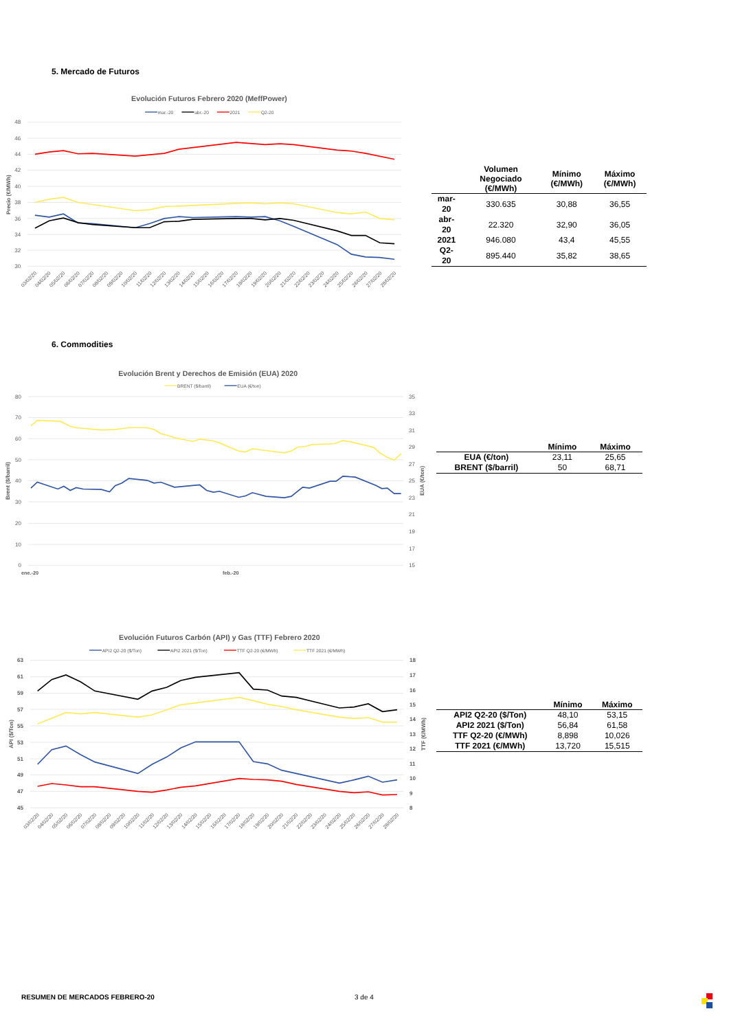5. Mercado de Futuros
Evolución Futuros Febrero 2020 (MeffPower)
mar.-20
abr.-20
2021
Q2-20
48
46
44
42
40
38
36
34
32
30
Precio (€/MWh)
03/02/20
04/02/20
05/02/20
06/02/20
07/02/20
08/02/20
09/02/20
10/02/20
11/02/20
12/02/20
13/02/20
14/02/20
15/02/20
16/02/20
17/02/20
18/02/20
19/02/20
20/02/20
21/02/20
22/02/20
23/02/20
24/02/20
25/02/20
26/02/20
27/02/20
28/02/20
| | Volumen Negociado (€/MWh) | Mínimo (€/MWh) | Máximo (€/MWh) |
| --- | --- | --- | --- |
| mar-20 | 330.635 | 30,88 | 36,55 |
| abr-20 | 22.320 | 32,90 | 36,05 |
| 2021 | 946.080 | 43,4 | 45,55 |
| Q2-20 | 895.440 | 35,82 | 38,65 |
6. Commodities
Evolución Brent y Derechos de Emisión (EUA) 2020
BRENT ($/barril)
EUA (€/ton)
80
70
60
50
40
30
20
10
0
35
33
31
29
27
25
23
21
19
17
15
Brent ($/barril)
EUA (€/ton)
ene.-20
feb.-20
| | Mínimo | Máximo |
| --- | --- | --- |
| EUA (€/ton) | 23,11 | 25,65 |
| BRENT ($/barril) | 50 | 68,71 |
Evolución Futuros Carbón (API) y Gas (TTF) Febrero 2020
API2 Q2-20 ($/Ton)
API2 2021 ($/Ton)
TTF Q2-20 (€/MWh)
TTF 2021 (€/MWh)
63
61
59
57
55
53
51
49
47
45
18
17
16
15
14
13
12
11
10
9
8
API ($/Ton)
TTF (€/MWh)
03/02/20
04/02/20
05/02/20
06/02/20
07/02/20
08/02/20
09/02/20
10/02/20
11/02/20
12/02/20
13/02/20
14/02/20
15/02/20
16/02/20
17/02/20
18/02/20
19/02/20
20/02/20
21/02/20
22/02/20
23/02/20
24/02/20
25/02/20
26/02/20
27/02/20
28/02/20
| | Mínimo | Máximo |
| --- | --- | --- |
| API2 Q2-20 ($/Ton) | 48,10 | 53,15 |
| API2 2021 ($/Ton) | 56,84 | 61,58 |
| TTF Q2-20 (€/MWh) | 8,898 | 10,026 |
| TTF 2021 (€/MWh) | 13,720 | 15,515 |
RESUMEN DE MERCADOS FEBRERO-20 3 de 4